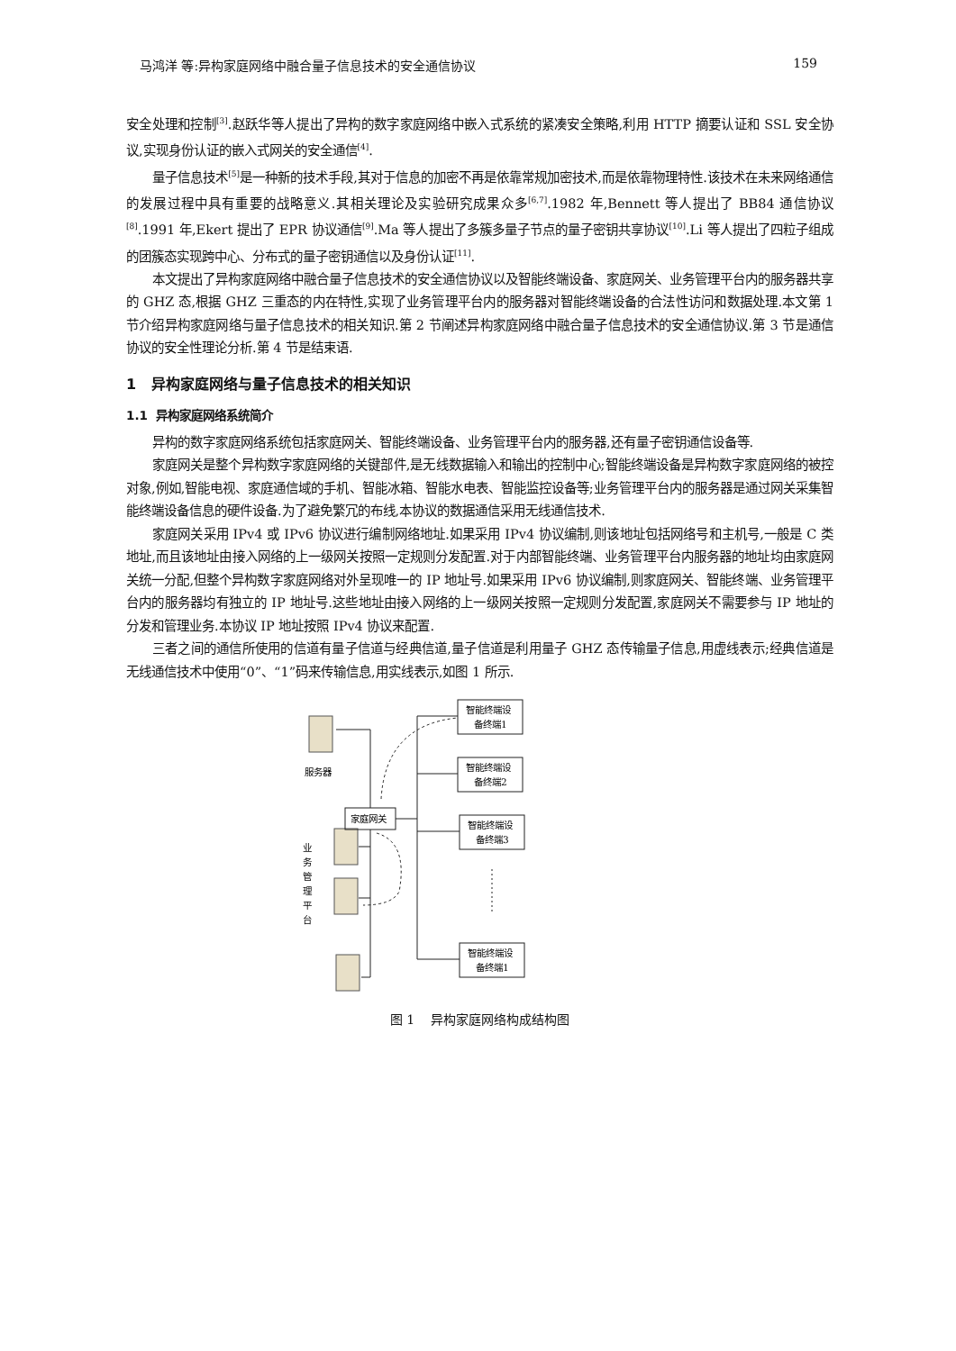马鸿洋 等:异构家庭网络中融合量子信息技术的安全通信协议 159
安全处理和控制<sup>[3]</sup>.赵跃华等人提出了异构的数字家庭网络中嵌入式系统的紧凑安全策略,利用 HTTP 摘要认证和 SSL 安全协议,实现身份认证的嵌入式网关的安全通信<sup>[4]</sup>.
量子信息技术<sup>[5]</sup>是一种新的技术手段,其对于信息的加密不再是依靠常规加密技术,而是依靠物理特性.该技术在未来网络通信的发展过程中具有重要的战略意义.其相关理论及实验研究成果众多<sup>[6,7]</sup>.1982 年,Bennett 等人提出了 BB84 通信协议<sup>[8]</sup>.1991 年,Ekert 提出了 EPR 协议通信<sup>[9]</sup>.Ma 等人提出了多簇多量子节点的量子密钥共享协议<sup>[10]</sup>.Li 等人提出了四粒子组成的团簇态实现跨中心、分布式的量子密钥通信以及身份认证<sup>[11]</sup>.
本文提出了异构家庭网络中融合量子信息技术的安全通信协议以及智能终端设备、家庭网关、业务管理平台内的服务器共享的 GHZ 态,根据 GHZ 三重态的内在特性,实现了业务管理平台内的服务器对智能终端设备的合法性访问和数据处理.本文第 1 节介绍异构家庭网络与量子信息技术的相关知识.第 2 节阐述异构家庭网络中融合量子信息技术的安全通信协议.第 3 节是通信协议的安全性理论分析.第 4 节是结束语.
1 异构家庭网络与量子信息技术的相关知识
1.1 异构家庭网络系统简介
异构的数字家庭网络系统包括家庭网关、智能终端设备、业务管理平台内的服务器,还有量子密钥通信设备等.
家庭网关是整个异构数字家庭网络的关键部件,是无线数据输入和输出的控制中心;智能终端设备是异构数字家庭网络的被控对象,例如,智能电视、家庭通信域的手机、智能冰箱、智能水电表、智能监控设备等;业务管理平台内的服务器是通过网关采集智能终端设备信息的硬件设备.为了避免繁冗的布线,本协议的数据通信采用无线通信技术.
家庭网关采用 IPv4 或 IPv6 协议进行编制网络地址.如果采用 IPv4 协议编制,则该地址包括网络号和主机号,一般是 C 类地址,而且该地址由接入网络的上一级网关按照一定规则分发配置.对于内部智能终端、业务管理平台内服务器的地址均由家庭网关统一分配,但整个异构数字家庭网络对外呈现唯一的 IP 地址号.如果采用 IPv6 协议编制,则家庭网关、智能终端、业务管理平台内的服务器均有独立的 IP 地址号.这些地址由接入网络的上一级网关按照一定规则分发配置,家庭网关不需要参与 IP 地址的分发和管理业务.本协议 IP 地址按照 IPv4 协议来配置.
三者之间的通信所使用的信道有量子信道与经典信道,量子信道是利用量子 GHZ 态传输量子信息,用虚线表示;经典信道是无线通信技术中使用“0”、“1”码来传输信息,用实线表示,如图 1 所示.
服务器
业
务
管
理
平
台
家庭网关
智能终端设
备终端1
智能终端设
备终端2
智能终端设
备终端3
智能终端设
备终端1
图 1 异构家庭网络构成结构图